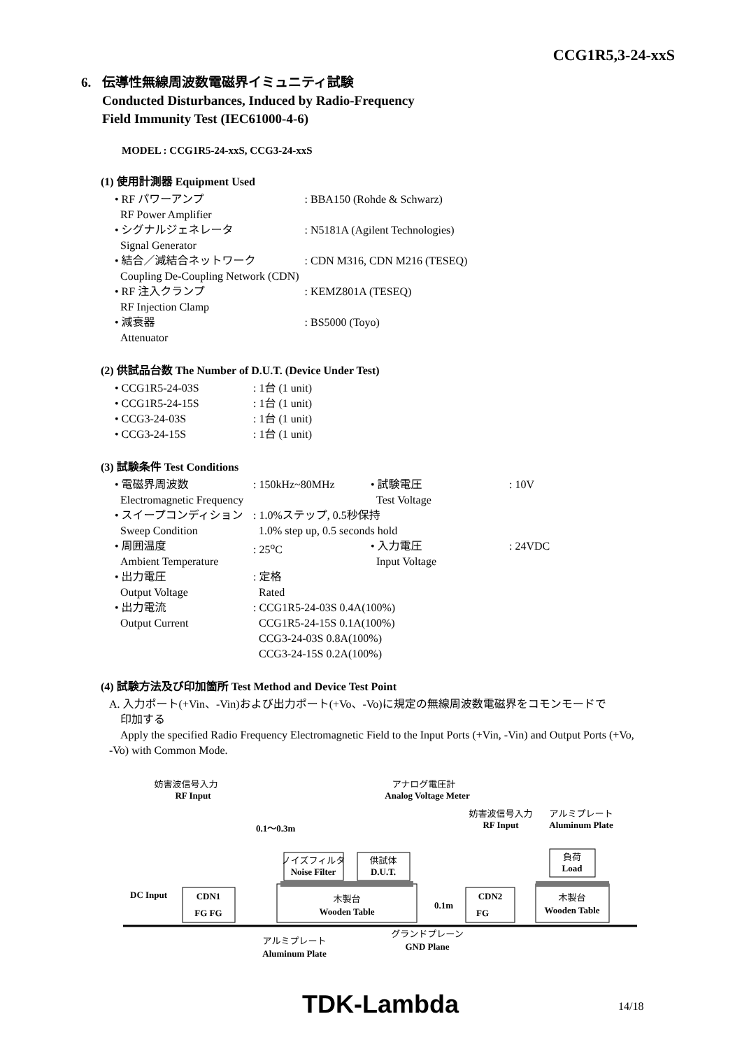CCG1R5,3-24-xxS
6. 伝導性無線周波数電磁界イミュニティ試験
Conducted Disturbances, Induced by Radio-Frequency
Field Immunity Test (IEC61000-4-6)
MODEL : CCG1R5-24-xxS, CCG3-24-xxS
(1) 使用計測器 Equipment Used
| • RF パワーアンプ RF Power Amplifier | : BBA150 (Rohde & Schwarz) |
| • シグナルジェネレータ Signal Generator | : N5181A (Agilent Technologies) |
| • 結合／減結合ネットワーク Coupling De-Coupling Network (CDN) | : CDN M316, CDN M216 (TESEQ) |
| • RF 注入クランプ RF Injection Clamp | : KEMZ801A (TESEQ) |
| • 減衰器 Attenuator | : BS5000 (Toyo) |
(2) 供試品台数 The Number of D.U.T. (Device Under Test)
| • CCG1R5-24-03S | : 1台 (1 unit) |
| • CCG1R5-24-15S | : 1台 (1 unit) |
| • CCG3-24-03S | : 1台 (1 unit) |
| • CCG3-24-15S | : 1台 (1 unit) |
(3) 試験条件 Test Conditions
| • 電磁界周波数 Electromagnetic Frequency | : 150kHz~80MHz | • 試験電圧 Test Voltage | : 10V |
| • スイープコンディション Sweep Condition | : 1.0%ステップ, 0.5秒保持 1.0% step up, 0.5 seconds hold | | |
| • 周囲温度 Ambient Temperature | : 25<sup>o</sup>C | • 入力電圧 Input Voltage | : 24VDC |
| • 出力電圧 Output Voltage | : 定格 Rated | | |
| • 出力電流 Output Current | : CCG1R5-24-03S 0.4A(100%) CCG1R5-24-15S 0.1A(100%) CCG3-24-03S 0.8A(100%) CCG3-24-15S 0.2A(100%) | | |
(4) 試験方法及び印加箇所 Test Method and Device Test Point
A. 入力ポート(+Vin、-Vin)および出力ポート(+Vo、-Vo)に規定の無線周波数電磁界をコモンモードで
印加する
Apply the specified Radio Frequency Electromagnetic Field to the Input Ports (+Vin, -Vin) and Output Ports (+Vo, -Vo) with Common Mode.
妨害波信号入力
RF Input
アナログ電圧計
Analog Voltage Meter
妨害波信号入力
RF Input
アルミプレート
Aluminum Plate
0.1～0.3m
ノイズフィルタ
Noise Filter
供試体
D.U.T.
負荷
Load
DC Input
CDN1
FG FG
木製台
Wooden Table
0.1m
CDN2
FG
木製台
Wooden Table
アルミプレート
Aluminum Plate
グランドプレーン
GND Plane
TDK-Lambda 14/18